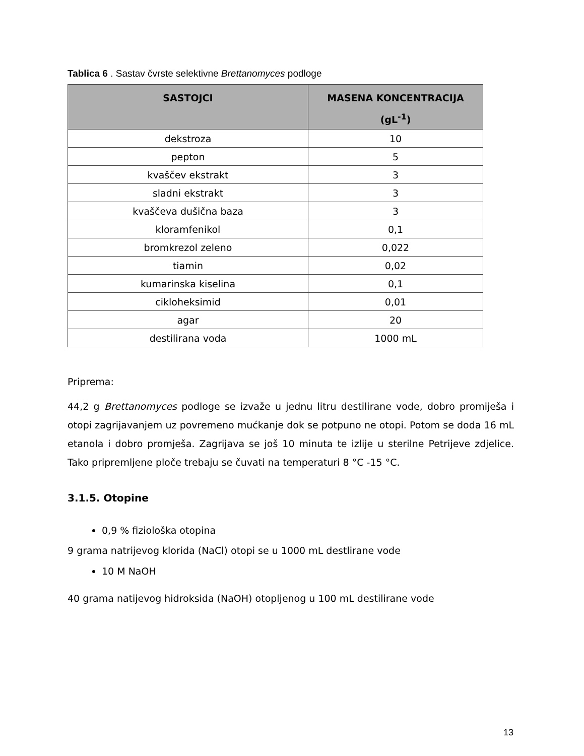Tablica 6 . Sastav čvrste selektivne Brettanomyces podloge
| SASTOJCI | MASENA KONCENTRACIJA (gL<sup>-1</sup>) |
| --- | --- |
| dekstroza | 10 |
| pepton | 5 |
| kvaščev ekstrakt | 3 |
| sladni ekstrakt | 3 |
| kvaščeva dušična baza | 3 |
| kloramfenikol | 0,1 |
| bromkrezol zeleno | 0,022 |
| tiamin | 0,02 |
| kumarinska kiselina | 0,1 |
| cikloheksimid | 0,01 |
| agar | 20 |
| destilirana voda | 1000 mL |
Priprema:
44,2 g Brettanomyces podloge se izvaže u jednu litru destilirane vode, dobro promiješa i otopi zagrijavanjem uz povremeno mućkanje dok se potpuno ne otopi. Potom se doda 16 mL etanola i dobro promješa. Zagrijava se još 10 minuta te izlije u sterilne Petrijeve zdjelice. Tako pripremljene ploče trebaju se čuvati na temperaturi 8 °C -15 °C.
3.1.5. Otopine
0,9 % fiziološka otopina
9 grama natrijevog klorida (NaCl) otopi se u 1000 mL destlirane vode
10 M NaOH
40 grama natijevog hidroksida (NaOH) otopljenog u 100 mL destilirane vode
13